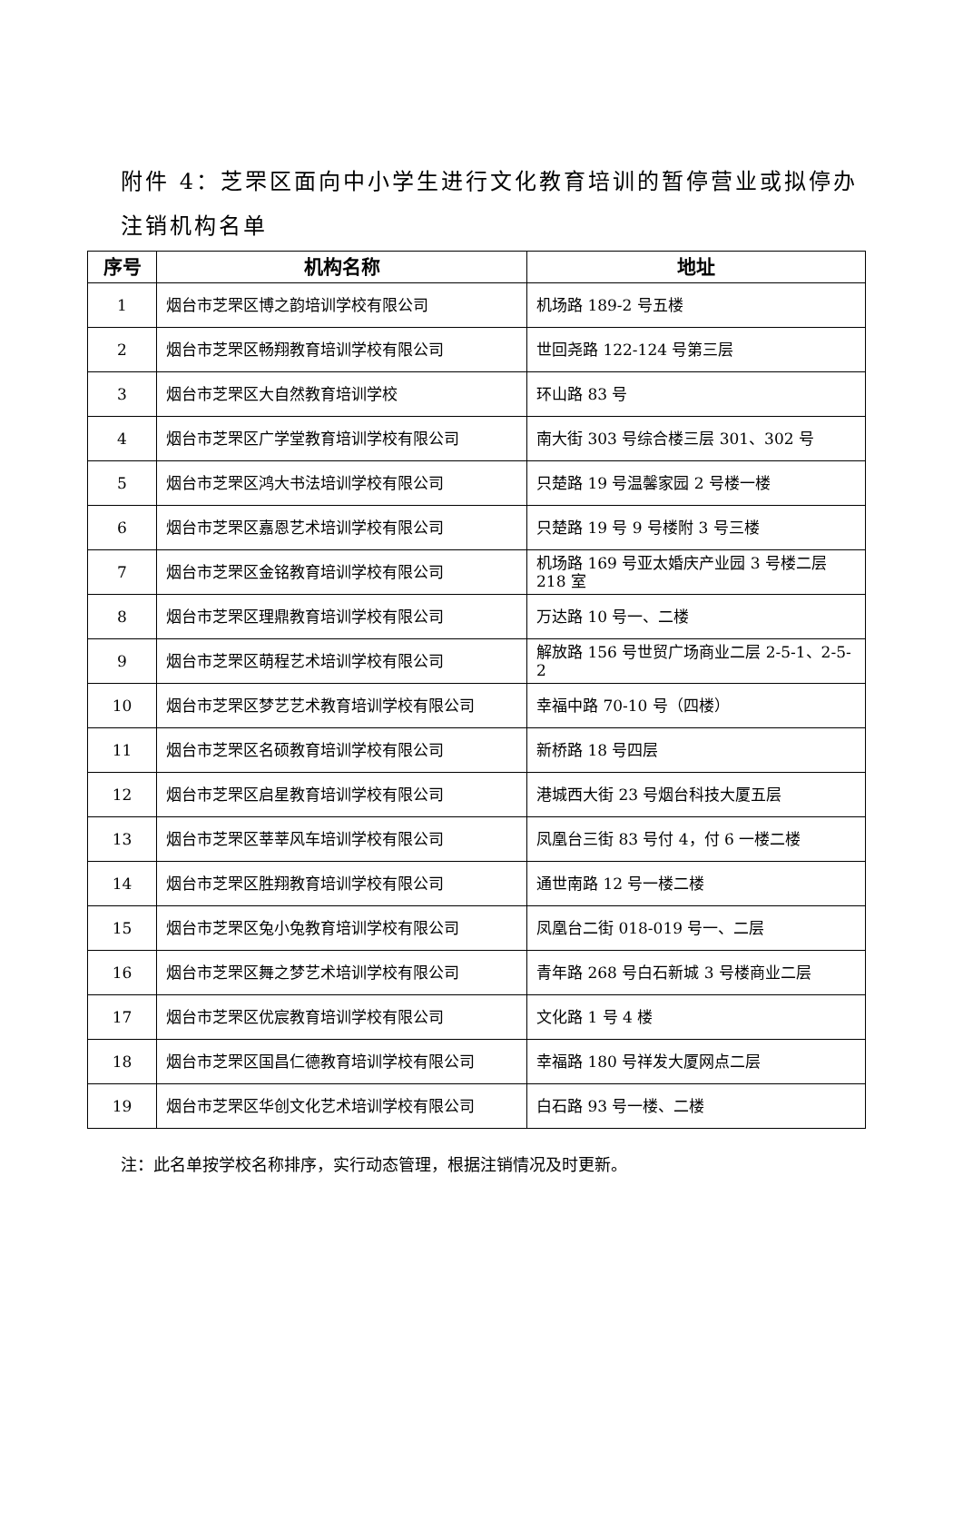附件 4：芝罘区面向中小学生进行文化教育培训的暂停营业或拟停办注销机构名单
| 序号 | 机构名称 | 地址 |
| --- | --- | --- |
| 1 | 烟台市芝罘区博之韵培训学校有限公司 | 机场路 189-2 号五楼 |
| 2 | 烟台市芝罘区畅翔教育培训学校有限公司 | 世回尧路 122-124 号第三层 |
| 3 | 烟台市芝罘区大自然教育培训学校 | 环山路 83 号 |
| 4 | 烟台市芝罘区广学堂教育培训学校有限公司 | 南大街 303 号综合楼三层 301、302 号 |
| 5 | 烟台市芝罘区鸿大书法培训学校有限公司 | 只楚路 19 号温馨家园 2 号楼一楼 |
| 6 | 烟台市芝罘区嘉恩艺术培训学校有限公司 | 只楚路 19 号 9 号楼附 3 号三楼 |
| 7 | 烟台市芝罘区金铭教育培训学校有限公司 | 机场路 169 号亚太婚庆产业园 3 号楼二层 218 室 |
| 8 | 烟台市芝罘区理鼎教育培训学校有限公司 | 万达路 10 号一、二楼 |
| 9 | 烟台市芝罘区萌程艺术培训学校有限公司 | 解放路 156 号世贸广场商业二层 2-5-1、2-5-2 |
| 10 | 烟台市芝罘区梦艺艺术教育培训学校有限公司 | 幸福中路 70-10 号（四楼） |
| 11 | 烟台市芝罘区名硕教育培训学校有限公司 | 新桥路 18 号四层 |
| 12 | 烟台市芝罘区启星教育培训学校有限公司 | 港城西大街 23 号烟台科技大厦五层 |
| 13 | 烟台市芝罘区莘莘风车培训学校有限公司 | 凤凰台三街 83 号付 4，付 6 一楼二楼 |
| 14 | 烟台市芝罘区胜翔教育培训学校有限公司 | 通世南路 12 号一楼二楼 |
| 15 | 烟台市芝罘区兔小兔教育培训学校有限公司 | 凤凰台二街 018-019 号一、二层 |
| 16 | 烟台市芝罘区舞之梦艺术培训学校有限公司 | 青年路 268 号白石新城 3 号楼商业二层 |
| 17 | 烟台市芝罘区优宸教育培训学校有限公司 | 文化路 1 号 4 楼 |
| 18 | 烟台市芝罘区国昌仁德教育培训学校有限公司 | 幸福路 180 号祥发大厦网点二层 |
| 19 | 烟台市芝罘区华创文化艺术培训学校有限公司 | 白石路 93 号一楼、二楼 |
注：此名单按学校名称排序，实行动态管理，根据注销情况及时更新。